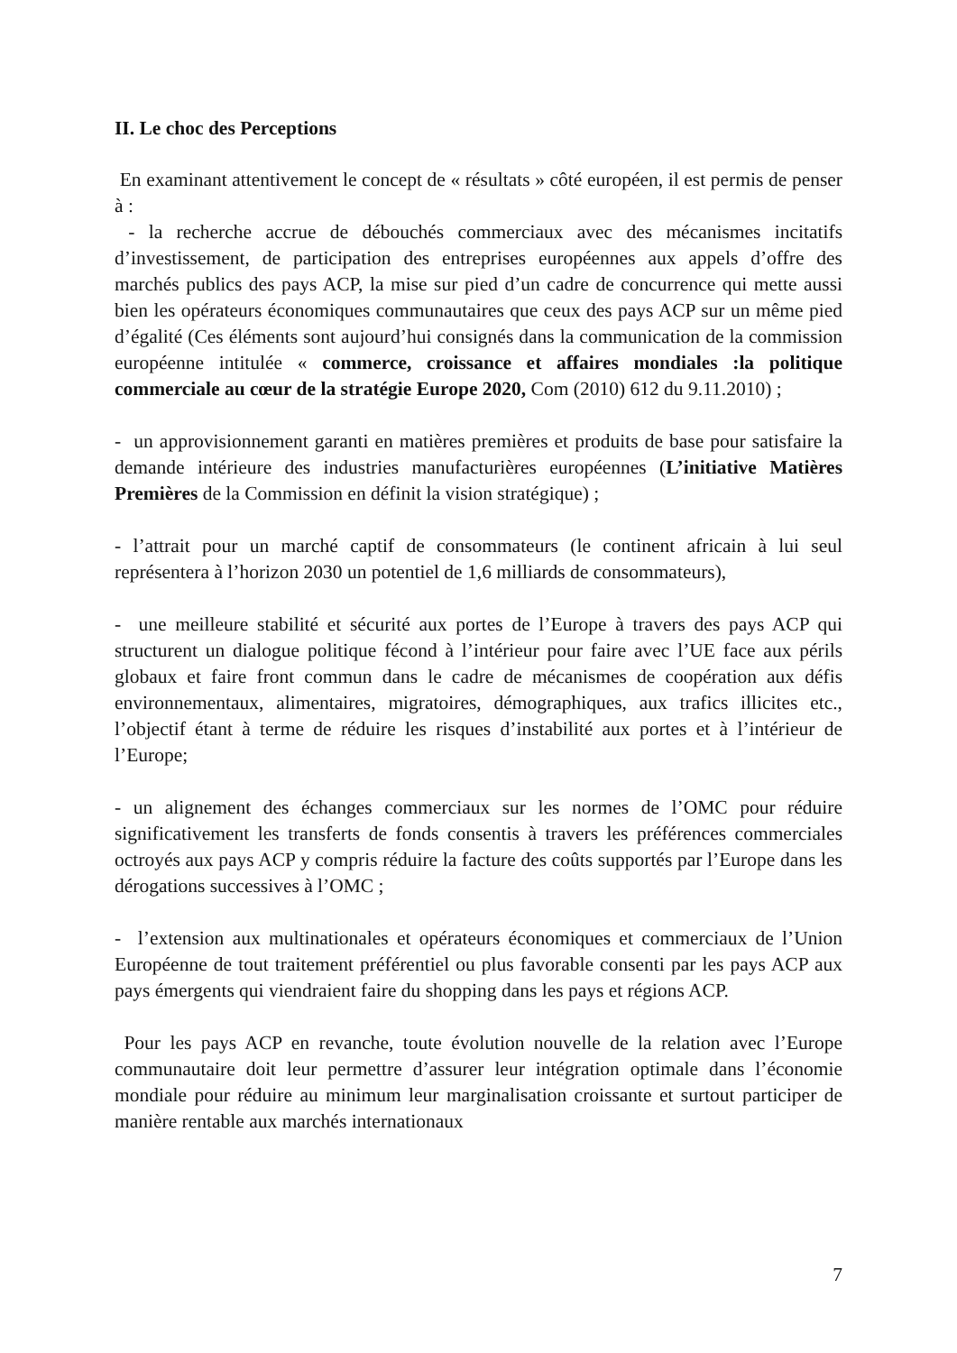II. Le choc des Perceptions
En examinant attentivement le concept de « résultats » côté européen, il est permis de penser à :
- la recherche accrue de débouchés commerciaux avec des mécanismes incitatifs d’investissement, de participation des entreprises européennes aux appels d’offre des marchés publics des pays ACP, la mise sur pied d’un cadre de concurrence qui mette aussi bien les opérateurs économiques communautaires que ceux des pays ACP sur un même pied d’égalité (Ces éléments sont aujourd’hui consignés dans la communication de la commission européenne intitulée « commerce, croissance et affaires mondiales :la politique commerciale au cœur de la stratégie Europe 2020, Com (2010) 612 du 9.11.2010) ;
- un approvisionnement garanti en matières premières et produits de base pour satisfaire la demande intérieure des industries manufacturières européennes (L’initiative Matières Premières de la Commission en définit la vision stratégique) ;
- l’attrait pour un marché captif de consommateurs (le continent africain à lui seul représentera à l’horizon 2030 un potentiel de 1,6 milliards de consommateurs),
- une meilleure stabilité et sécurité aux portes de l’Europe à travers des pays ACP qui structurent un dialogue politique fécond à l’intérieur pour faire avec l’UE face aux périls globaux et faire front commun dans le cadre de mécanismes de coopération aux défis environnementaux, alimentaires, migratoires, démographiques, aux trafics illicites etc., l’objectif étant à terme de réduire les risques d’instabilité aux portes et à l’intérieur de l’Europe;
- un alignement des échanges commerciaux sur les normes de l’OMC pour réduire significativement les transferts de fonds consentis à travers les préférences commerciales octroyés aux pays ACP y compris réduire la facture des coûts supportés par l’Europe dans les dérogations successives à l’OMC ;
- l’extension aux multinationales et opérateurs économiques et commerciaux de l’Union Européenne de tout traitement préférentiel ou plus favorable consenti par les pays ACP aux pays émergents qui viendraient faire du shopping dans les pays et régions ACP.
Pour les pays ACP en revanche, toute évolution nouvelle de la relation avec l’Europe communautaire doit leur permettre d’assurer leur intégration optimale dans l’économie mondiale pour réduire au minimum leur marginalisation croissante et surtout participer de manière rentable aux marchés internationaux
7